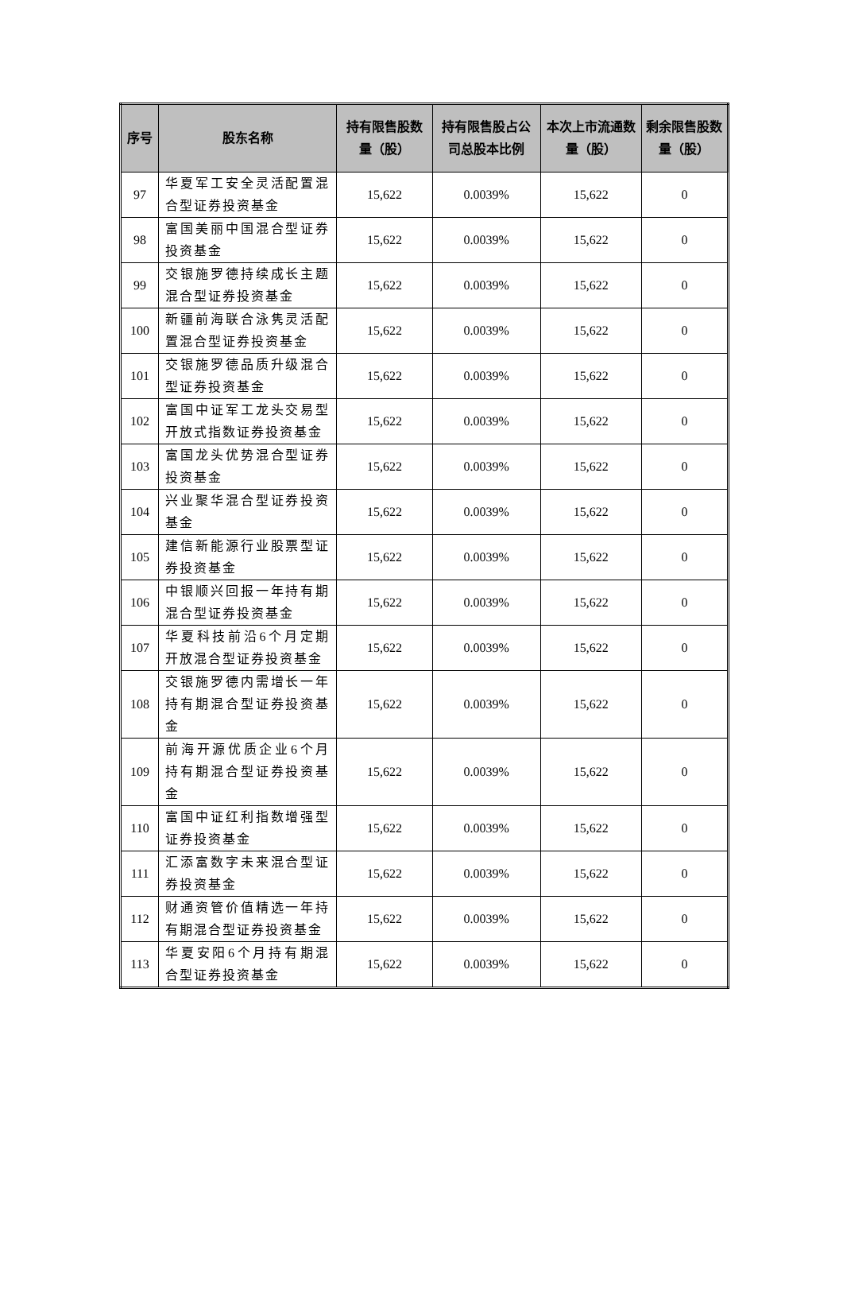| 序号 | 股东名称 | 持有限售股数量（股） | 持有限售股占公司总股本比例 | 本次上市流通数量（股） | 剩余限售股数量（股） |
| --- | --- | --- | --- | --- | --- |
| 97 | 华夏军工安全灵活配置混合型证券投资基金 | 15,622 | 0.0039% | 15,622 | 0 |
| 98 | 富国美丽中国混合型证券投资基金 | 15,622 | 0.0039% | 15,622 | 0 |
| 99 | 交银施罗德持续成长主题混合型证券投资基金 | 15,622 | 0.0039% | 15,622 | 0 |
| 100 | 新疆前海联合泳隽灵活配置混合型证券投资基金 | 15,622 | 0.0039% | 15,622 | 0 |
| 101 | 交银施罗德品质升级混合型证券投资基金 | 15,622 | 0.0039% | 15,622 | 0 |
| 102 | 富国中证军工龙头交易型开放式指数证券投资基金 | 15,622 | 0.0039% | 15,622 | 0 |
| 103 | 富国龙头优势混合型证券投资基金 | 15,622 | 0.0039% | 15,622 | 0 |
| 104 | 兴业聚华混合型证券投资基金 | 15,622 | 0.0039% | 15,622 | 0 |
| 105 | 建信新能源行业股票型证券投资基金 | 15,622 | 0.0039% | 15,622 | 0 |
| 106 | 中银顺兴回报一年持有期混合型证券投资基金 | 15,622 | 0.0039% | 15,622 | 0 |
| 107 | 华夏科技前沿6个月定期开放混合型证券投资基金 | 15,622 | 0.0039% | 15,622 | 0 |
| 108 | 交银施罗德内需增长一年持有期混合型证券投资基金 | 15,622 | 0.0039% | 15,622 | 0 |
| 109 | 前海开源优质企业6个月持有期混合型证券投资基金 | 15,622 | 0.0039% | 15,622 | 0 |
| 110 | 富国中证红利指数增强型证券投资基金 | 15,622 | 0.0039% | 15,622 | 0 |
| 111 | 汇添富数字未来混合型证券投资基金 | 15,622 | 0.0039% | 15,622 | 0 |
| 112 | 财通资管价值精选一年持有期混合型证券投资基金 | 15,622 | 0.0039% | 15,622 | 0 |
| 113 | 华夏安阳6个月持有期混合型证券投资基金 | 15,622 | 0.0039% | 15,622 | 0 |